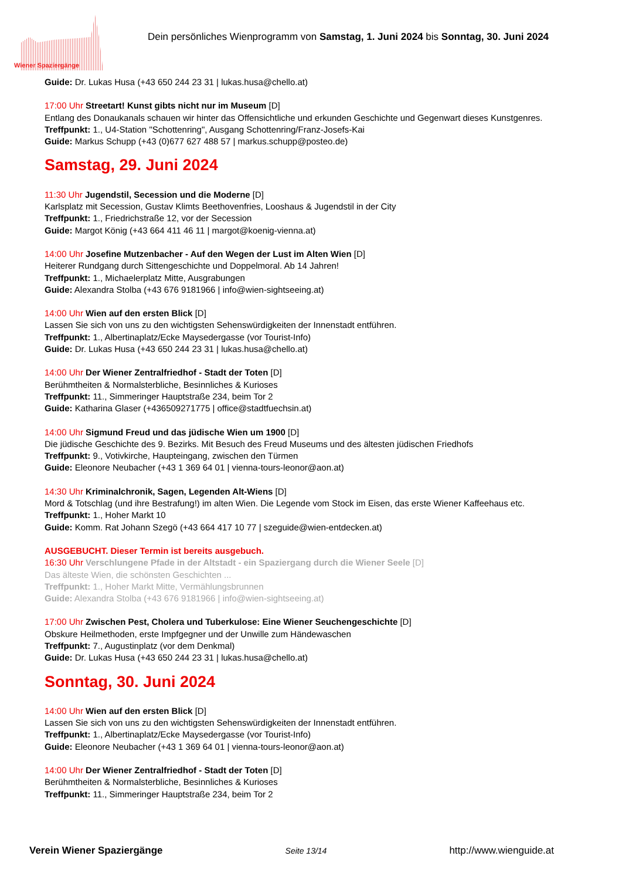Wiener Spaziergänge
Dein persönliches Wienprogramm von Samstag, 1. Juni 2024 bis Sonntag, 30. Juni 2024
Guide: Dr. Lukas Husa (+43 650 244 23 31 | lukas.husa@chello.at)
17:00 Uhr Streetart! Kunst gibts nicht nur im Museum [D]
Entlang des Donaukanals schauen wir hinter das Offensichtliche und erkunden Geschichte und Gegenwart dieses Kunstgenres.
Treffpunkt: 1., U4-Station "Schottenring", Ausgang Schottenring/Franz-Josefs-Kai
Guide: Markus Schupp (+43 (0)677 627 488 57 | markus.schupp@posteo.de)
Samstag, 29. Juni 2024
11:30 Uhr Jugendstil, Secession und die Moderne [D]
Karlsplatz mit Secession, Gustav Klimts Beethovenfries, Looshaus & Jugendstil in der City
Treffpunkt: 1., Friedrichstraße 12, vor der Secession
Guide: Margot König (+43 664 411 46 11 | margot@koenig-vienna.at)
14:00 Uhr Josefine Mutzenbacher - Auf den Wegen der Lust im Alten Wien [D]
Heiterer Rundgang durch Sittengeschichte und Doppelmoral. Ab 14 Jahren!
Treffpunkt: 1., Michaelerplatz Mitte, Ausgrabungen
Guide: Alexandra Stolba (+43 676 9181966 | info@wien-sightseeing.at)
14:00 Uhr Wien auf den ersten Blick [D]
Lassen Sie sich von uns zu den wichtigsten Sehenswürdigkeiten der Innenstadt entführen.
Treffpunkt: 1., Albertinaplatz/Ecke Maysedergasse (vor Tourist-Info)
Guide: Dr. Lukas Husa (+43 650 244 23 31 | lukas.husa@chello.at)
14:00 Uhr Der Wiener Zentralfriedhof - Stadt der Toten [D]
Berühmtheiten & Normalsterbliche, Besinnliches & Kurioses
Treffpunkt: 11., Simmeringer Hauptstraße 234, beim Tor 2
Guide: Katharina Glaser (+436509271775 | office@stadtfuechsin.at)
14:00 Uhr Sigmund Freud und das jüdische Wien um 1900 [D]
Die jüdische Geschichte des 9. Bezirks. Mit Besuch des Freud Museums und des ältesten jüdischen Friedhofs
Treffpunkt: 9., Votivkirche, Haupteingang, zwischen den Türmen
Guide: Eleonore Neubacher (+43 1 369 64 01 | vienna-tours-leonor@aon.at)
14:30 Uhr Kriminalchronik, Sagen, Legenden Alt-Wiens [D]
Mord & Totschlag (und ihre Bestrafung!) im alten Wien. Die Legende vom Stock im Eisen, das erste Wiener Kaffeehaus etc.
Treffpunkt: 1., Hoher Markt 10
Guide: Komm. Rat Johann Szegö (+43 664 417 10 77 | szeguide@wien-entdecken.at)
AUSGEBUCHT. Dieser Termin ist bereits ausgebuch.
16:30 Uhr Verschlungene Pfade in der Altstadt - ein Spaziergang durch die Wiener Seele [D]
Das älteste Wien, die schönsten Geschichten ...
Treffpunkt: 1., Hoher Markt Mitte, Vermählungsbrunnen
Guide: Alexandra Stolba (+43 676 9181966 | info@wien-sightseeing.at)
17:00 Uhr Zwischen Pest, Cholera und Tuberkulose: Eine Wiener Seuchengeschichte [D]
Obskure Heilmethoden, erste Impfgegner und der Unwille zum Händewaschen
Treffpunkt: 7., Augustinplatz (vor dem Denkmal)
Guide: Dr. Lukas Husa (+43 650 244 23 31 | lukas.husa@chello.at)
Sonntag, 30. Juni 2024
14:00 Uhr Wien auf den ersten Blick [D]
Lassen Sie sich von uns zu den wichtigsten Sehenswürdigkeiten der Innenstadt entführen.
Treffpunkt: 1., Albertinaplatz/Ecke Maysedergasse (vor Tourist-Info)
Guide: Eleonore Neubacher (+43 1 369 64 01 | vienna-tours-leonor@aon.at)
14:00 Uhr Der Wiener Zentralfriedhof - Stadt der Toten [D]
Berühmtheiten & Normalsterbliche, Besinnliches & Kurioses
Treffpunkt: 11., Simmeringer Hauptstraße 234, beim Tor 2
Verein Wiener Spaziergänge Seite 13/14 http://www.wienguide.at